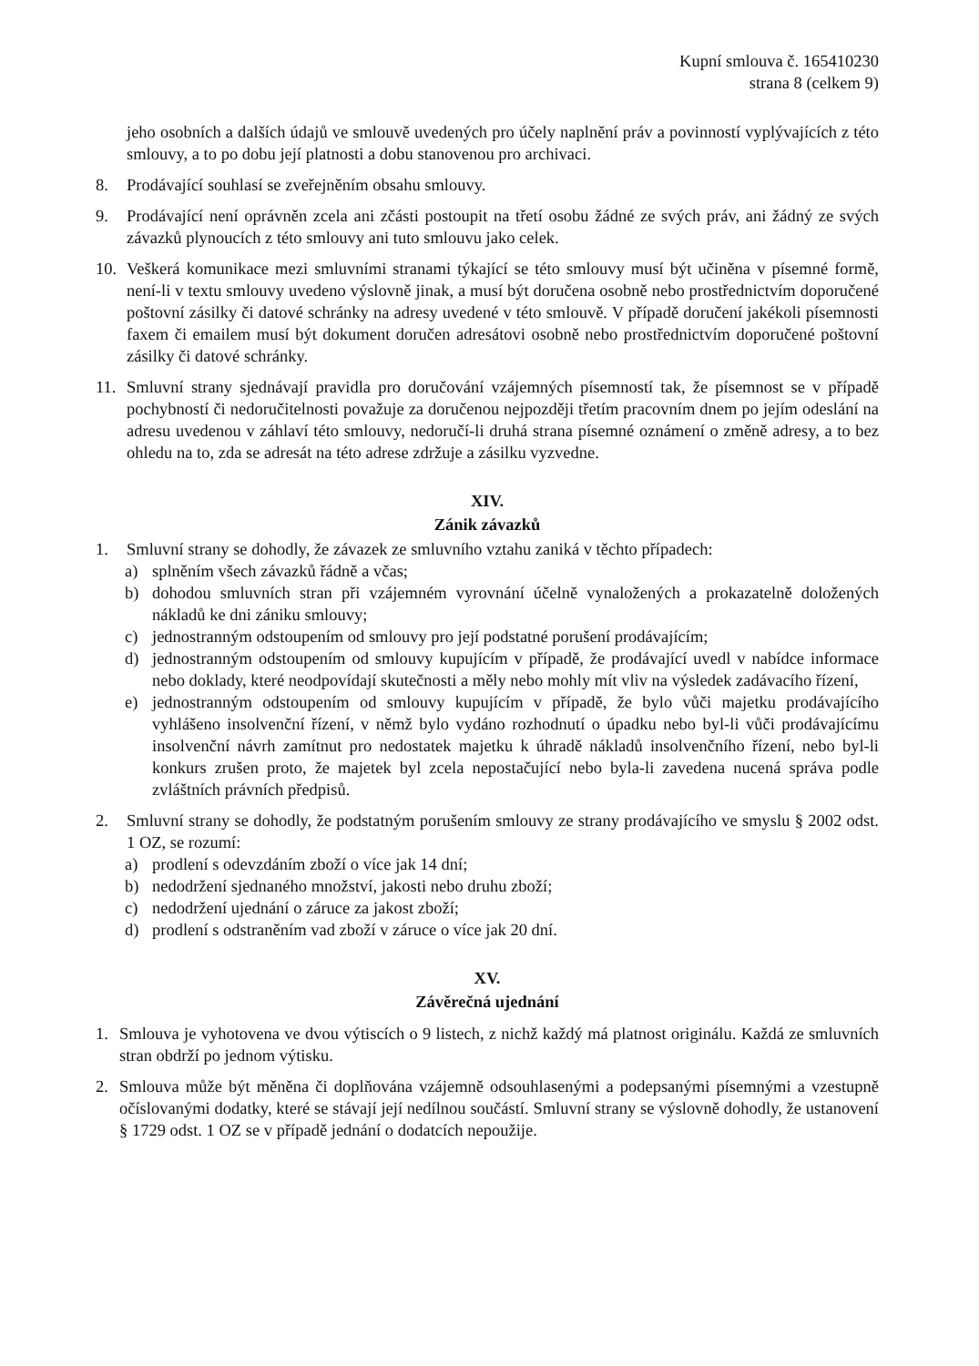Kupní smlouva č. 165410230
strana 8 (celkem 9)
jeho osobních a dalších údajů ve smlouvě uvedených pro účely naplnění práv a povinností vyplývajících z této smlouvy, a to po dobu její platnosti a dobu stanovenou pro archivaci.
8. Prodávající souhlasí se zveřejněním obsahu smlouvy.
9. Prodávající není oprávněn zcela ani zčásti postoupit na třetí osobu žádné ze svých práv, ani žádný ze svých závazků plynoucích z této smlouvy ani tuto smlouvu jako celek.
10. Veškerá komunikace mezi smluvními stranami týkající se této smlouvy musí být učiněna v písemné formě, není-li v textu smlouvy uvedeno výslovně jinak, a musí být doručena osobně nebo prostřednictvím doporučené poštovní zásilky či datové schránky na adresy uvedené v této smlouvě. V případě doručení jakékoli písemnosti faxem či emailem musí být dokument doručen adresátovi osobně nebo prostřednictvím doporučené poštovní zásilky či datové schránky.
11. Smluvní strany sjednávají pravidla pro doručování vzájemných písemností tak, že písemnost se v případě pochybností či nedoručitelnosti považuje za doručenou nejpozději třetím pracovním dnem po jejím odeslání na adresu uvedenou v záhlaví této smlouvy, nedoručí-li druhá strana písemné oznámení o změně adresy, a to bez ohledu na to, zda se adresát na této adrese zdržuje a zásilku vyzvedne.
XIV.
Zánik závazků
1. Smluvní strany se dohodly, že závazek ze smluvního vztahu zaniká v těchto případech:
a) splněním všech závazků řádně a včas;
b) dohodou smluvních stran při vzájemném vyrovnání účelně vynaložených a prokazatelně doložených nákladů ke dni zániku smlouvy;
c) jednostranným odstoupením od smlouvy pro její podstatné porušení prodávajícím;
d) jednostranným odstoupením od smlouvy kupujícím v případě, že prodávající uvedl v nabídce informace nebo doklady, které neodpovídají skutečnosti a měly nebo mohly mít vliv na výsledek zadávacího řízení,
e) jednostranným odstoupením od smlouvy kupujícím v případě, že bylo vůči majetku prodávajícího vyhlášeno insolvenční řízení, v němž bylo vydáno rozhodnutí o úpadku nebo byl-li vůči prodávajícímu insolvenční návrh zamítnut pro nedostatek majetku k úhradě nákladů insolvenčního řízení, nebo byl-li konkurs zrušen proto, že majetek byl zcela nepostačující nebo byla-li zavedena nucená správa podle zvláštních právních předpisů.
2. Smluvní strany se dohodly, že podstatným porušením smlouvy ze strany prodávajícího ve smyslu § 2002 odst. 1 OZ, se rozumí:
a) prodlení s odevzdáním zboží o více jak 14 dní;
b) nedodržení sjednaného množství, jakosti nebo druhu zboží;
c) nedodržení ujednání o záruce za jakost zboží;
d) prodlení s odstraněním vad zboží v záruce o více jak 20 dní.
XV.
Závěrečná ujednání
1. Smlouva je vyhotovena ve dvou výtiscích o 9 listech, z nichž každý má platnost originálu. Každá ze smluvních stran obdrží po jednom výtisku.
2. Smlouva může být měněna či doplňována vzájemně odsouhlasenými a podepsanými písemnými a vzestupně očíslovanými dodatky, které se stávají její nedílnou součástí. Smluvní strany se výslovně dohodly, že ustanovení § 1729 odst. 1 OZ se v případě jednání o dodatcích nepoužije.